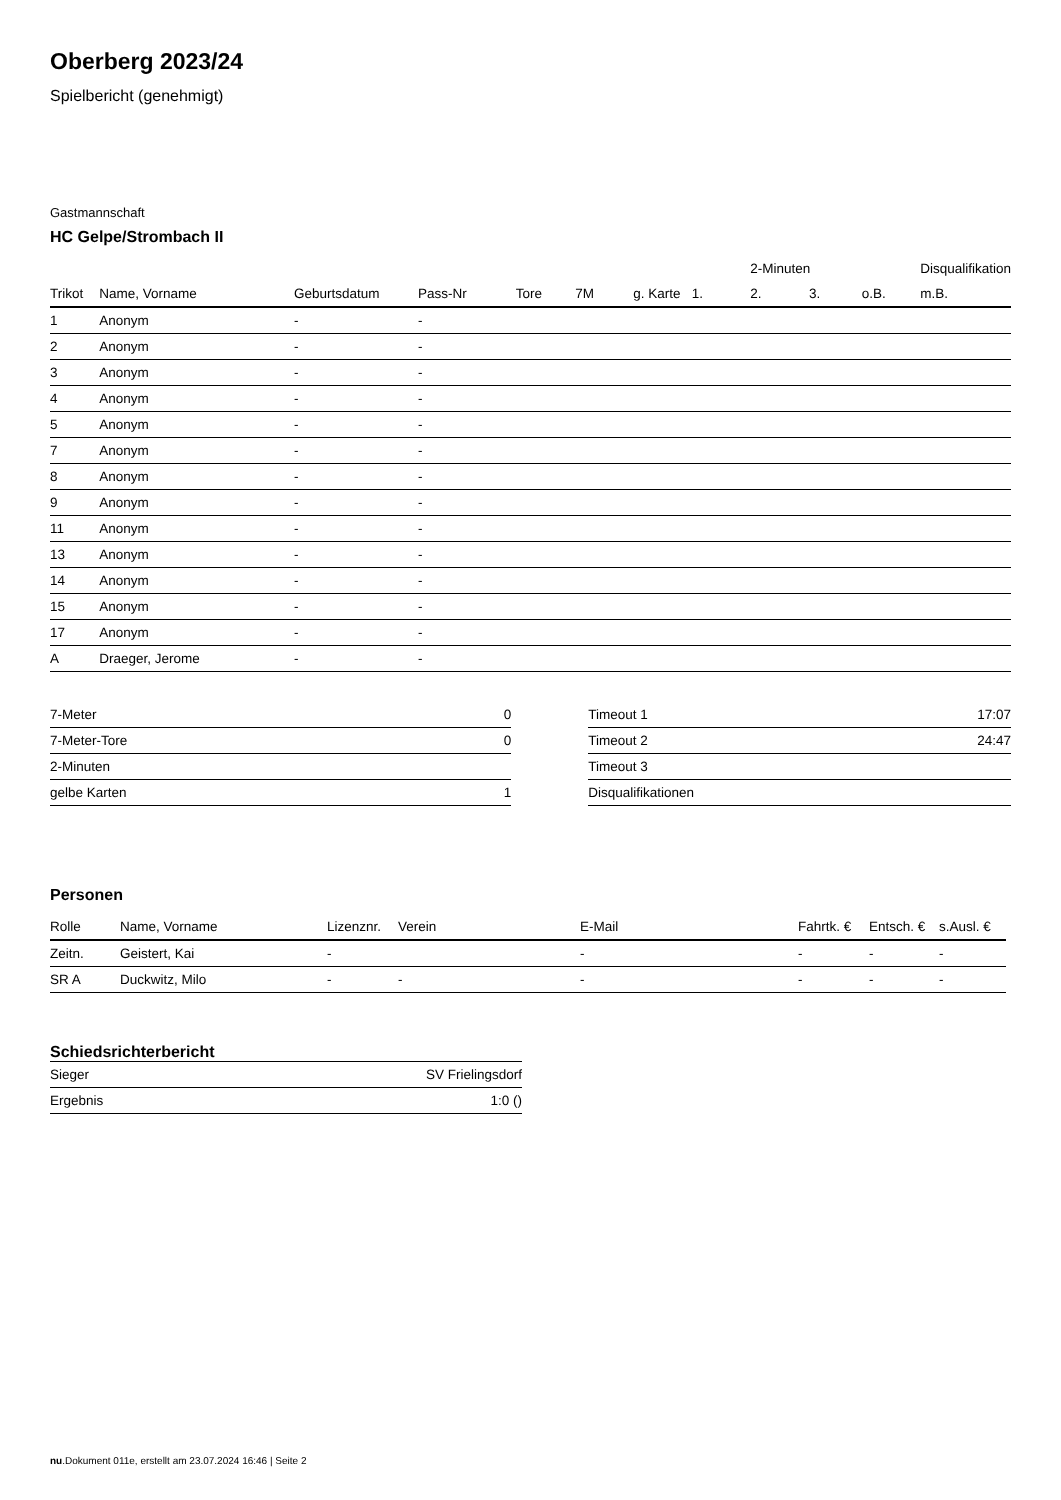Oberberg 2023/24
Spielbericht (genehmigt)
Gastmannschaft
HC Gelpe/Strombach II
| | | | | | | | | 2-Minuten | | | Disqualifikation |
| --- | --- | --- | --- | --- | --- | --- | --- | --- | --- | --- | --- |
| Trikot | Name, Vorname | Geburtsdatum | Pass-Nr | Tore | 7M | g. Karte | 1. | 2. | 3. | o.B. | m.B. |
| 1 | Anonym | - | - | | | | | | | | |
| 2 | Anonym | - | - | | | | | | | | |
| 3 | Anonym | - | - | | | | | | | | |
| 4 | Anonym | - | - | | | | | | | | |
| 5 | Anonym | - | - | | | | | | | | |
| 7 | Anonym | - | - | | | | | | | | |
| 8 | Anonym | - | - | | | | | | | | |
| 9 | Anonym | - | - | | | | | | | | |
| 11 | Anonym | - | - | | | | | | | | |
| 13 | Anonym | - | - | | | | | | | | |
| 14 | Anonym | - | - | | | | | | | | |
| 15 | Anonym | - | - | | | | | | | | |
| 17 | Anonym | - | - | | | | | | | | |
| A | Draeger, Jerome | - | - | | | | | | | | |
| 7-Meter | 0 |
| 7-Meter-Tore | 0 |
| 2-Minuten | |
| gelbe Karten | 1 |
| Timeout 1 | 17:07 |
| Timeout 2 | 24:47 |
| Timeout 3 | |
| Disqualifikationen | |
Personen
| Rolle | Name, Vorname | Lizenznr. | Verein | E-Mail | Fahrtk. € | Entsch. € | s.Ausl. € |
| --- | --- | --- | --- | --- | --- | --- | --- |
| Zeitn. | Geistert, Kai | - | | - | - | - | - |
| SR A | Duckwitz, Milo | - | - | - | - | - | - |
Schiedsrichterbericht
| Sieger | SV Frielingsdorf |
| Ergebnis | 1:0 () |
nu.Dokument 011e, erstellt am 23.07.2024 16:46 | Seite 2